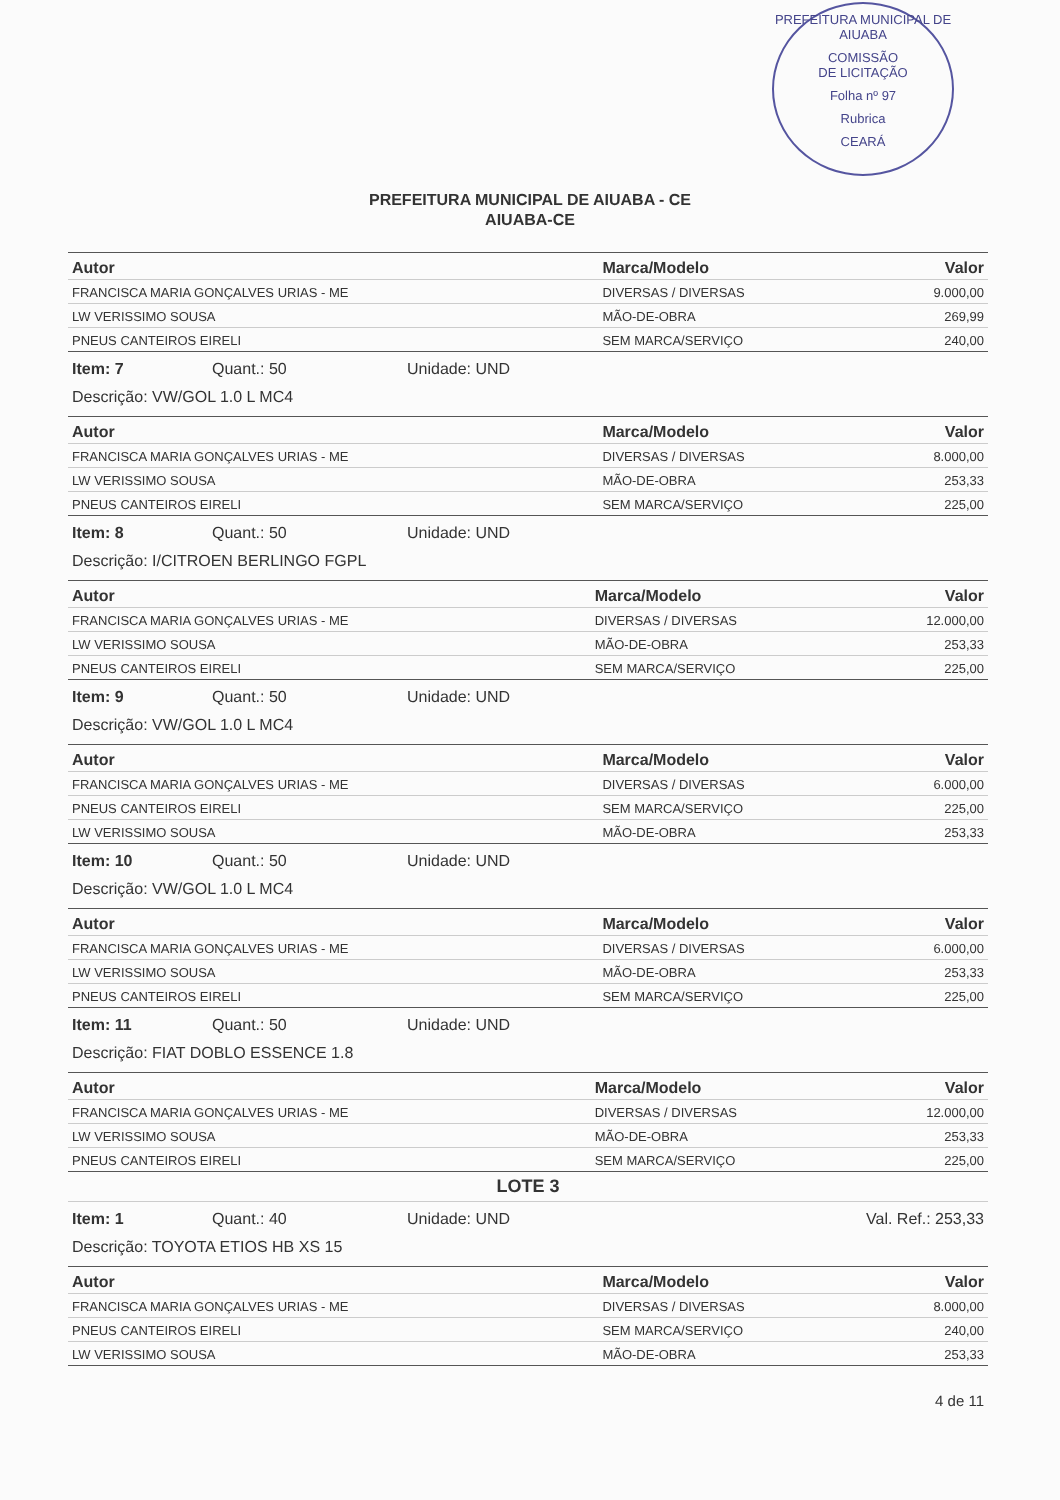PREFEITURA MUNICIPAL DE AIUABA
COMISSÃO
DE LICITAÇÃO
Folha nº 97
Rubrica
CEARÁ
PREFEITURA MUNICIPAL DE AIUABA - CE
AIUABA-CE
| Autor | Marca/Modelo | Valor |
| --- | --- | --- |
| FRANCISCA MARIA GONÇALVES URIAS - ME | DIVERSAS / DIVERSAS | 9.000,00 |
| LW VERISSIMO SOUSA | MÃO-DE-OBRA | 269,99 |
| PNEUS CANTEIROS EIRELI | SEM MARCA/SERVIÇO | 240,00 |
Item: 7 Quant.: 50 Unidade: UND
Descrição: VW/GOL 1.0 L MC4
| Autor | Marca/Modelo | Valor |
| --- | --- | --- |
| FRANCISCA MARIA GONÇALVES URIAS - ME | DIVERSAS / DIVERSAS | 8.000,00 |
| LW VERISSIMO SOUSA | MÃO-DE-OBRA | 253,33 |
| PNEUS CANTEIROS EIRELI | SEM MARCA/SERVIÇO | 225,00 |
Item: 8 Quant.: 50 Unidade: UND
Descrição: I/CITROEN BERLINGO FGPL
| Autor | Marca/Modelo | Valor |
| --- | --- | --- |
| FRANCISCA MARIA GONÇALVES URIAS - ME | DIVERSAS / DIVERSAS | 12.000,00 |
| LW VERISSIMO SOUSA | MÃO-DE-OBRA | 253,33 |
| PNEUS CANTEIROS EIRELI | SEM MARCA/SERVIÇO | 225,00 |
Item: 9 Quant.: 50 Unidade: UND
Descrição: VW/GOL 1.0 L MC4
| Autor | Marca/Modelo | Valor |
| --- | --- | --- |
| FRANCISCA MARIA GONÇALVES URIAS - ME | DIVERSAS / DIVERSAS | 6.000,00 |
| PNEUS CANTEIROS EIRELI | SEM MARCA/SERVIÇO | 225,00 |
| LW VERISSIMO SOUSA | MÃO-DE-OBRA | 253,33 |
Item: 10 Quant.: 50 Unidade: UND
Descrição: VW/GOL 1.0 L MC4
| Autor | Marca/Modelo | Valor |
| --- | --- | --- |
| FRANCISCA MARIA GONÇALVES URIAS - ME | DIVERSAS / DIVERSAS | 6.000,00 |
| LW VERISSIMO SOUSA | MÃO-DE-OBRA | 253,33 |
| PNEUS CANTEIROS EIRELI | SEM MARCA/SERVIÇO | 225,00 |
Item: 11 Quant.: 50 Unidade: UND
Descrição: FIAT DOBLO ESSENCE 1.8
| Autor | Marca/Modelo | Valor |
| --- | --- | --- |
| FRANCISCA MARIA GONÇALVES URIAS - ME | DIVERSAS / DIVERSAS | 12.000,00 |
| LW VERISSIMO SOUSA | MÃO-DE-OBRA | 253,33 |
| PNEUS CANTEIROS EIRELI | SEM MARCA/SERVIÇO | 225,00 |
LOTE 3
Item: 1 Quant.: 40 Unidade: UND Val. Ref.: 253,33
Descrição: TOYOTA ETIOS HB XS 15
| Autor | Marca/Modelo | Valor |
| --- | --- | --- |
| FRANCISCA MARIA GONÇALVES URIAS - ME | DIVERSAS / DIVERSAS | 8.000,00 |
| PNEUS CANTEIROS EIRELI | SEM MARCA/SERVIÇO | 240,00 |
| LW VERISSIMO SOUSA | MÃO-DE-OBRA | 253,33 |
4 de 11